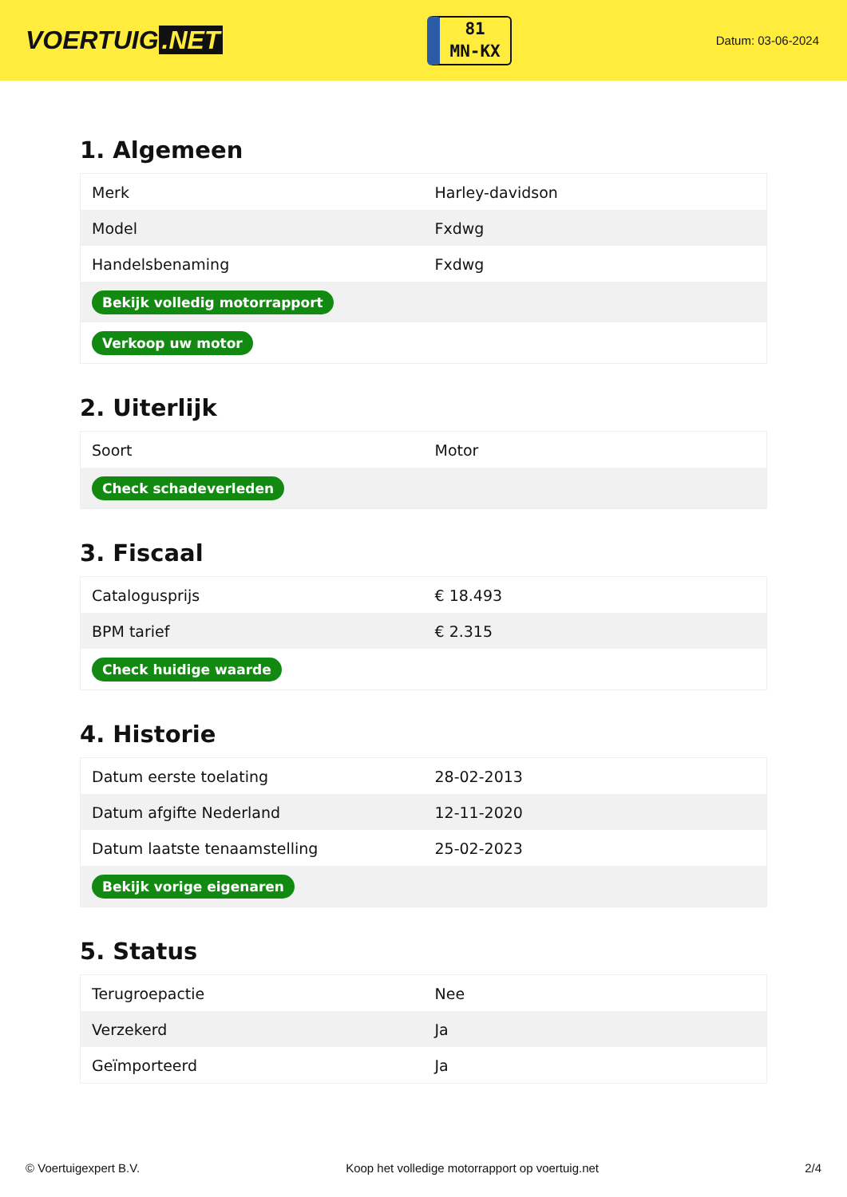VOERTUIG.NET
81
MN-KX
Datum: 03-06-2024
1. Algemeen
| Merk | Harley-davidson |
| Model | Fxdwg |
| Handelsbenaming | Fxdwg |
| Bekijk volledig motorrapport | |
| Verkoop uw motor | |
2. Uiterlijk
| Soort | Motor |
| Check schadeverleden | |
3. Fiscaal
| Catalogusprijs | € 18.493 |
| BPM tarief | € 2.315 |
| Check huidige waarde | |
4. Historie
| Datum eerste toelating | 28-02-2013 |
| Datum afgifte Nederland | 12-11-2020 |
| Datum laatste tenaamstelling | 25-02-2023 |
| Bekijk vorige eigenaren | |
5. Status
| Terugroepactie | Nee |
| Verzekerd | Ja |
| Geïmporteerd | Ja |
© Voertuigexpert B.V. Koop het volledige motorrapport op voertuig.net 2/4